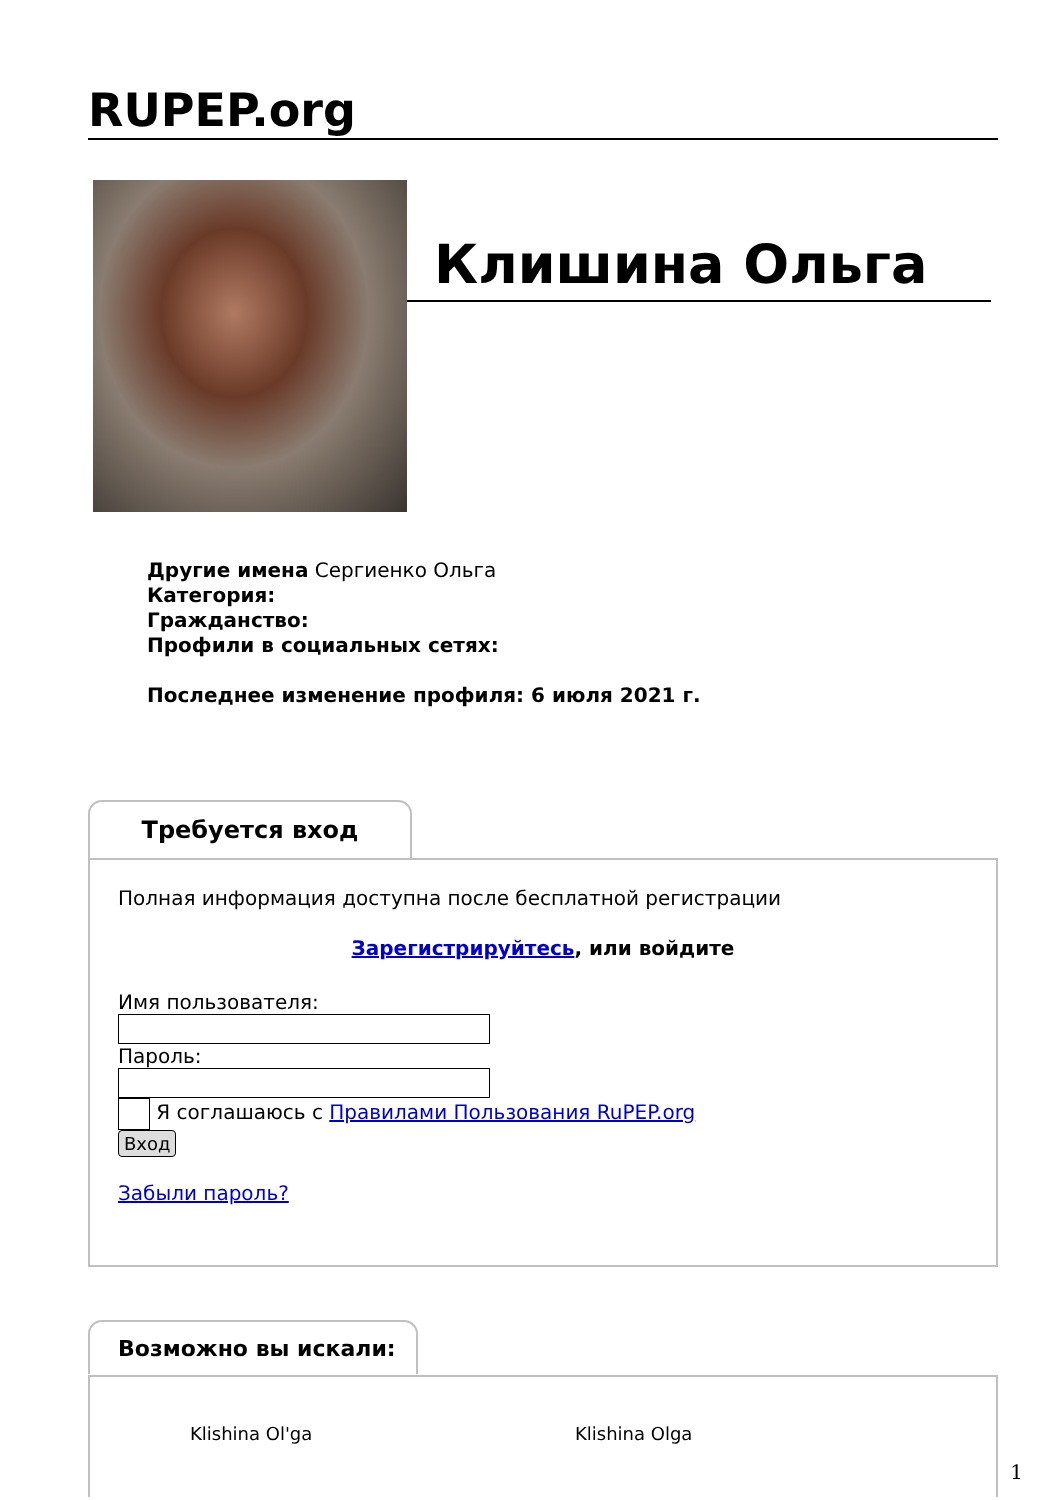RUPEP.org
Клишина Ольга
Другие имена Сергиенко Ольга
Категория:
Гражданство:
Профили в социальных сетях:
Последнее изменение профиля: 6 июля 2021 г.
Требуется вход
Полная информация доступна после бесплатной регистрации
Зарегистрируйтесь, или войдите
Имя пользователя:
Пароль:
Я соглашаюсь с Правилами Пользования RuPEP.org
Вход
Забыли пароль?
Возможно вы искали:
Klishina Ol'ga Klishina Olga
1